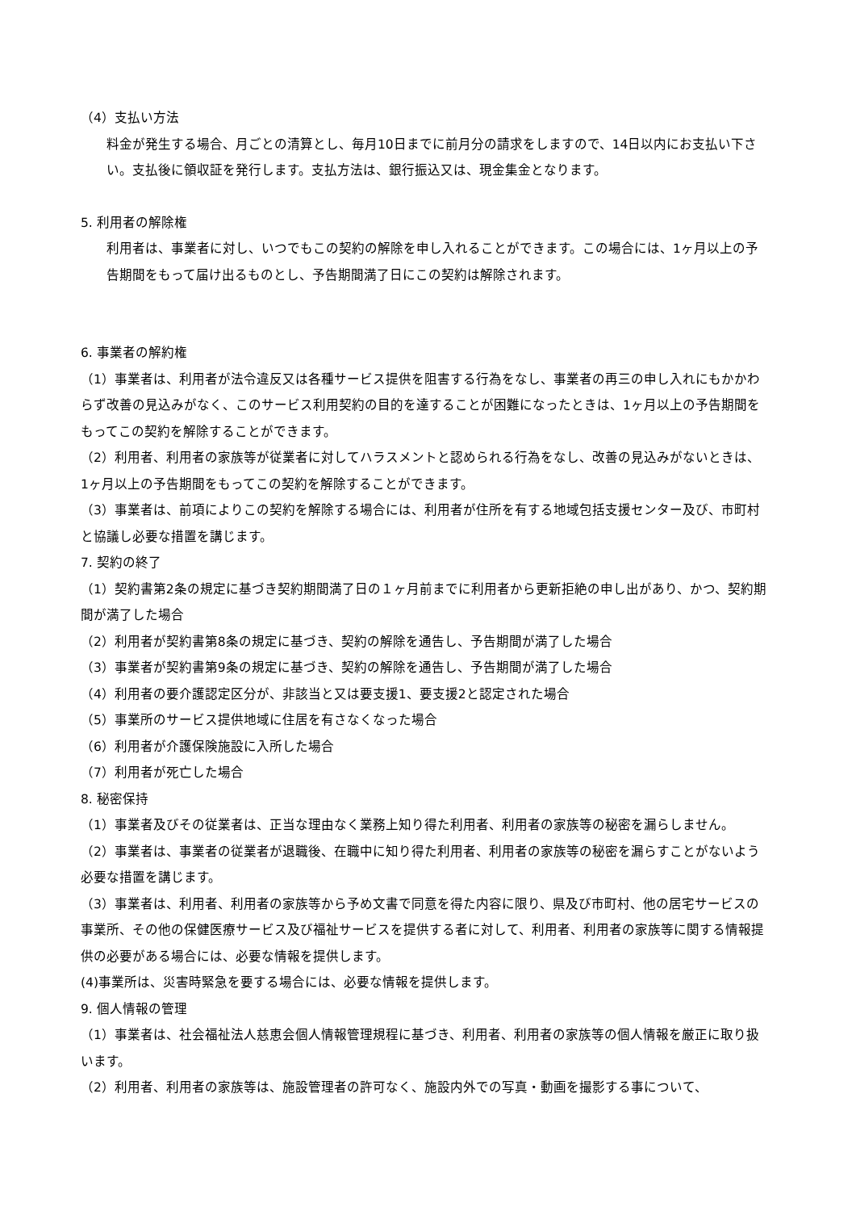（4）支払い方法
料金が発生する場合、月ごとの清算とし、毎月10日までに前月分の請求をしますので、14日以内にお支払い下さい。支払後に領収証を発行します。支払方法は、銀行振込又は、現金集金となります。
5. 利用者の解除権
利用者は、事業者に対し、いつでもこの契約の解除を申し入れることができます。この場合には、1ヶ月以上の予告期間をもって届け出るものとし、予告期間満了日にこの契約は解除されます。
6. 事業者の解約権
（1）事業者は、利用者が法令違反又は各種サービス提供を阻害する行為をなし、事業者の再三の申し入れにもかかわらず改善の見込みがなく、このサービス利用契約の目的を達することが困難になったときは、1ヶ月以上の予告期間をもってこの契約を解除することができます。
（2）利用者、利用者の家族等が従業者に対してハラスメントと認められる行為をなし、改善の見込みがないときは、1ヶ月以上の予告期間をもってこの契約を解除することができます。
（3）事業者は、前項によりこの契約を解除する場合には、利用者が住所を有する地域包括支援センター及び、市町村と協議し必要な措置を講じます。
7. 契約の終了
（1）契約書第2条の規定に基づき契約期間満了日の１ヶ月前までに利用者から更新拒絶の申し出があり、かつ、契約期間が満了した場合
（2）利用者が契約書第8条の規定に基づき、契約の解除を通告し、予告期間が満了した場合
（3）事業者が契約書第9条の規定に基づき、契約の解除を通告し、予告期間が満了した場合
（4）利用者の要介護認定区分が、非該当と又は要支援1、要支援2と認定された場合
（5）事業所のサービス提供地域に住居を有さなくなった場合
（6）利用者が介護保険施設に入所した場合
（7）利用者が死亡した場合
8. 秘密保持
（1）事業者及びその従業者は、正当な理由なく業務上知り得た利用者、利用者の家族等の秘密を漏らしません。
（2）事業者は、事業者の従業者が退職後、在職中に知り得た利用者、利用者の家族等の秘密を漏らすことがないよう必要な措置を講じます。
（3）事業者は、利用者、利用者の家族等から予め文書で同意を得た内容に限り、県及び市町村、他の居宅サービスの事業所、その他の保健医療サービス及び福祉サービスを提供する者に対して、利用者、利用者の家族等に関する情報提供の必要がある場合には、必要な情報を提供します。
(4)事業所は、災害時緊急を要する場合には、必要な情報を提供します。
9. 個人情報の管理
（1）事業者は、社会福祉法人慈恵会個人情報管理規程に基づき、利用者、利用者の家族等の個人情報を厳正に取り扱います。
（2）利用者、利用者の家族等は、施設管理者の許可なく、施設内外での写真・動画を撮影する事について、